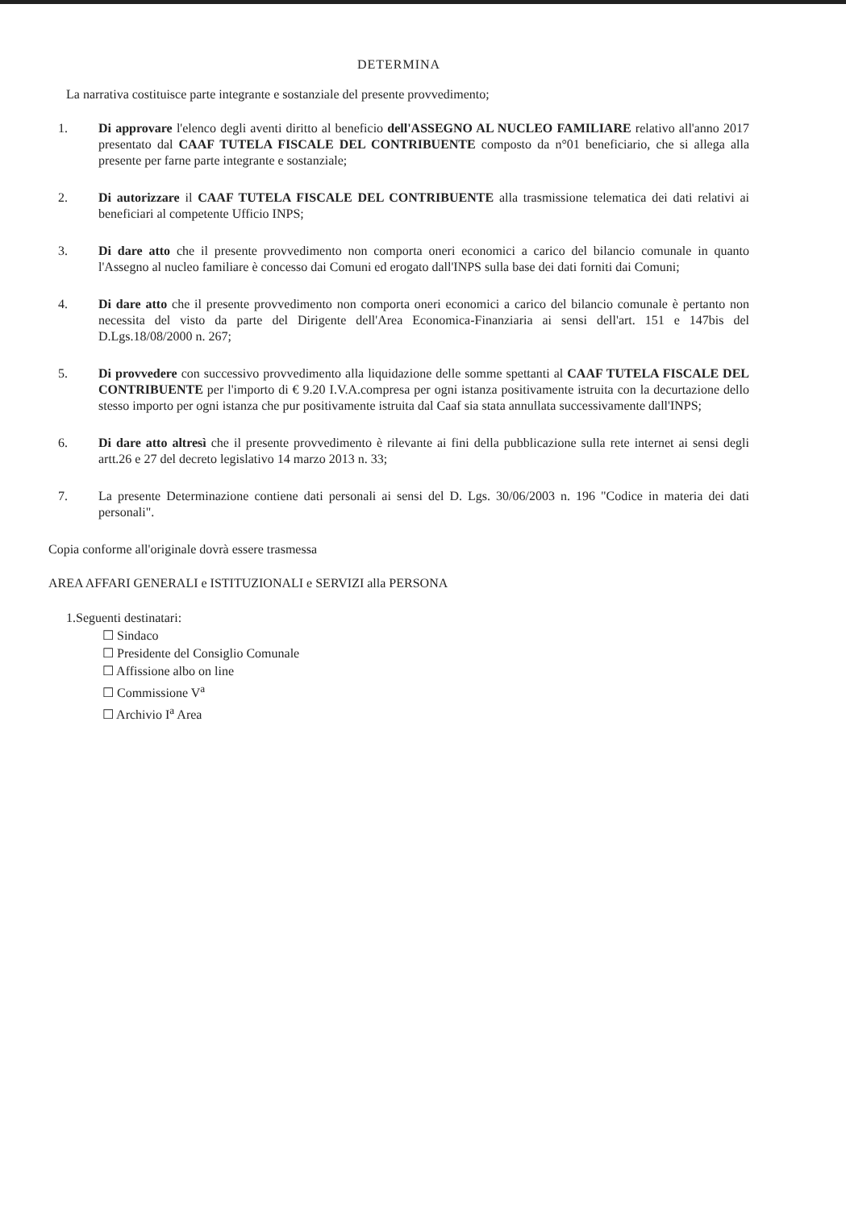DETERMINA
La narrativa costituisce parte integrante e sostanziale del presente provvedimento;
1. Di approvare l'elenco degli aventi diritto al beneficio dell'ASSEGNO AL NUCLEO FAMILIARE relativo all'anno 2017 presentato dal CAAF TUTELA FISCALE DEL CONTRIBUENTE composto da n°01 beneficiario, che si allega alla presente per farne parte integrante e sostanziale;
2. Di autorizzare il CAAF TUTELA FISCALE DEL CONTRIBUENTE alla trasmissione telematica dei dati relativi ai beneficiari al competente Ufficio INPS;
3. Di dare atto che il presente provvedimento non comporta oneri economici a carico del bilancio comunale in quanto l'Assegno al nucleo familiare è concesso dai Comuni ed erogato dall'INPS sulla base dei dati forniti dai Comuni;
4. Di dare atto che il presente provvedimento non comporta oneri economici a carico del bilancio comunale è pertanto non necessita del visto da parte del Dirigente dell'Area Economica-Finanziaria ai sensi dell'art. 151 e 147bis del D.Lgs.18/08/2000 n. 267;
5. Di provvedere con successivo provvedimento alla liquidazione delle somme spettanti al CAAF TUTELA FISCALE DEL CONTRIBUENTE per l'importo di € 9.20 I.V.A.compresa per ogni istanza positivamente istruita con la decurtazione dello stesso importo per ogni istanza che pur positivamente istruita dal Caaf sia stata annullata successivamente dall'INPS;
6. Di dare atto altresì che il presente provvedimento è rilevante ai fini della pubblicazione sulla rete internet ai sensi degli artt.26 e 27 del decreto legislativo 14 marzo 2013 n. 33;
7. La presente Determinazione contiene dati personali ai sensi del D. Lgs. 30/06/2003 n. 196 "Codice in materia dei dati personali".
Copia conforme all'originale dovrà essere trasmessa
AREA AFFARI GENERALI e ISTITUZIONALI e SERVIZI alla PERSONA
1.Seguenti destinatari:
☐ Sindaco
☐ Presidente del Consiglio Comunale
☐ Affissione albo on line
☐ Commissione V<sup>a</sup>
☐ Archivio I<sup>a</sup> Area